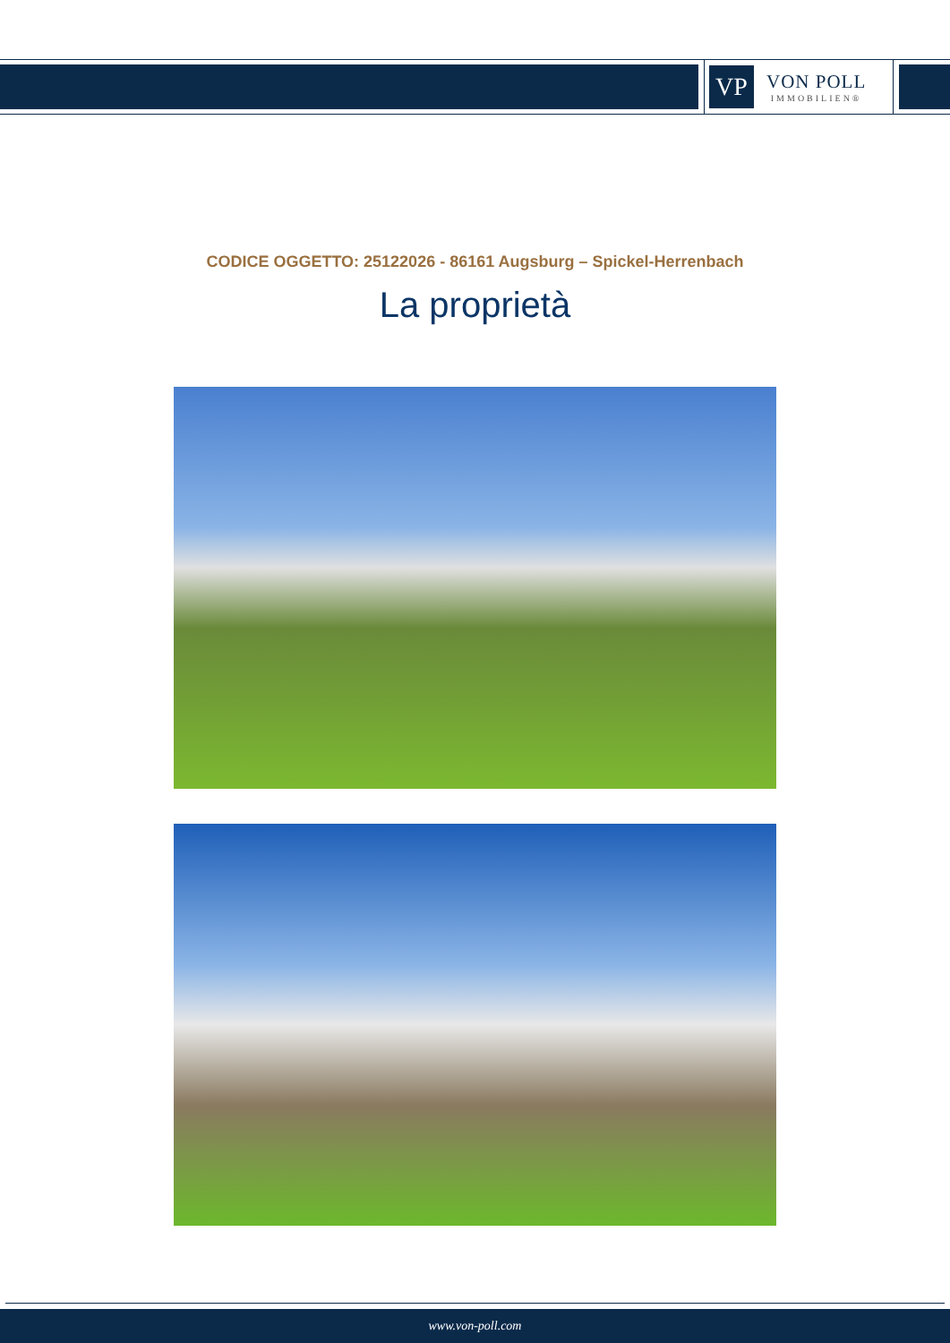VP
VON POLL
IMMOBILIEN®
CODICE OGGETTO: 25122026 - 86161 Augsburg – Spickel-Herrenbach
La proprietà
www.von-poll.com